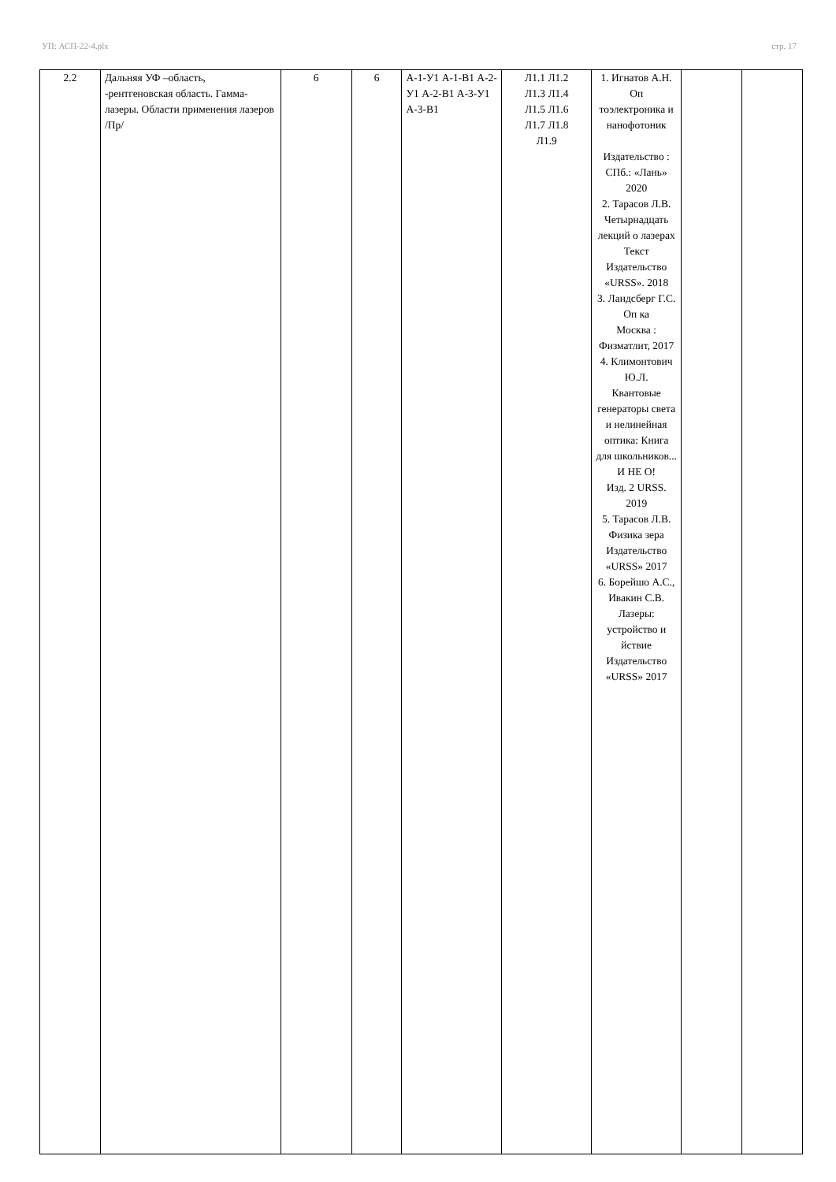УП: АСП-22-4.plx стр. 17
| 2.2 | Дальняя УФ –область, -рентгеновская область. Гамма-лазеры. Области применения лазеров /Пр/ | 6 | 6 | А-1-У1 А-1-В1 А-2-У1 А-2-В1 А-3-У1 А-3-В1 | Л1.1 Л1.2 Л1.3 Л1.4 Л1.5 Л1.6 Л1.7 Л1.8 Л1.9 | 1. Игнатов А.Н. Оп тоэлектроника и нанофотоник Издательство : СПб.: «Лань» 2020 2. Тарасов Л.В. Четырнадцать лекций о лазерах Текст Издательство «URSS». 2018 3. Ландсберг Г.С. Оп ка Москва : Физматлит, 2017 4. Климонтович Ю.Л. Квантовые генераторы света и нелинейная оптика: Книга для школьников... И НЕ О! Изд. 2 URSS. 2019 5. Тарасов Л.В. Физика зера Издательство «URSS» 2017 6. Борейшо А.С., Ивакин С.В. Лазеры: устройство и йствие Издательство «URSS» 2017 | | |